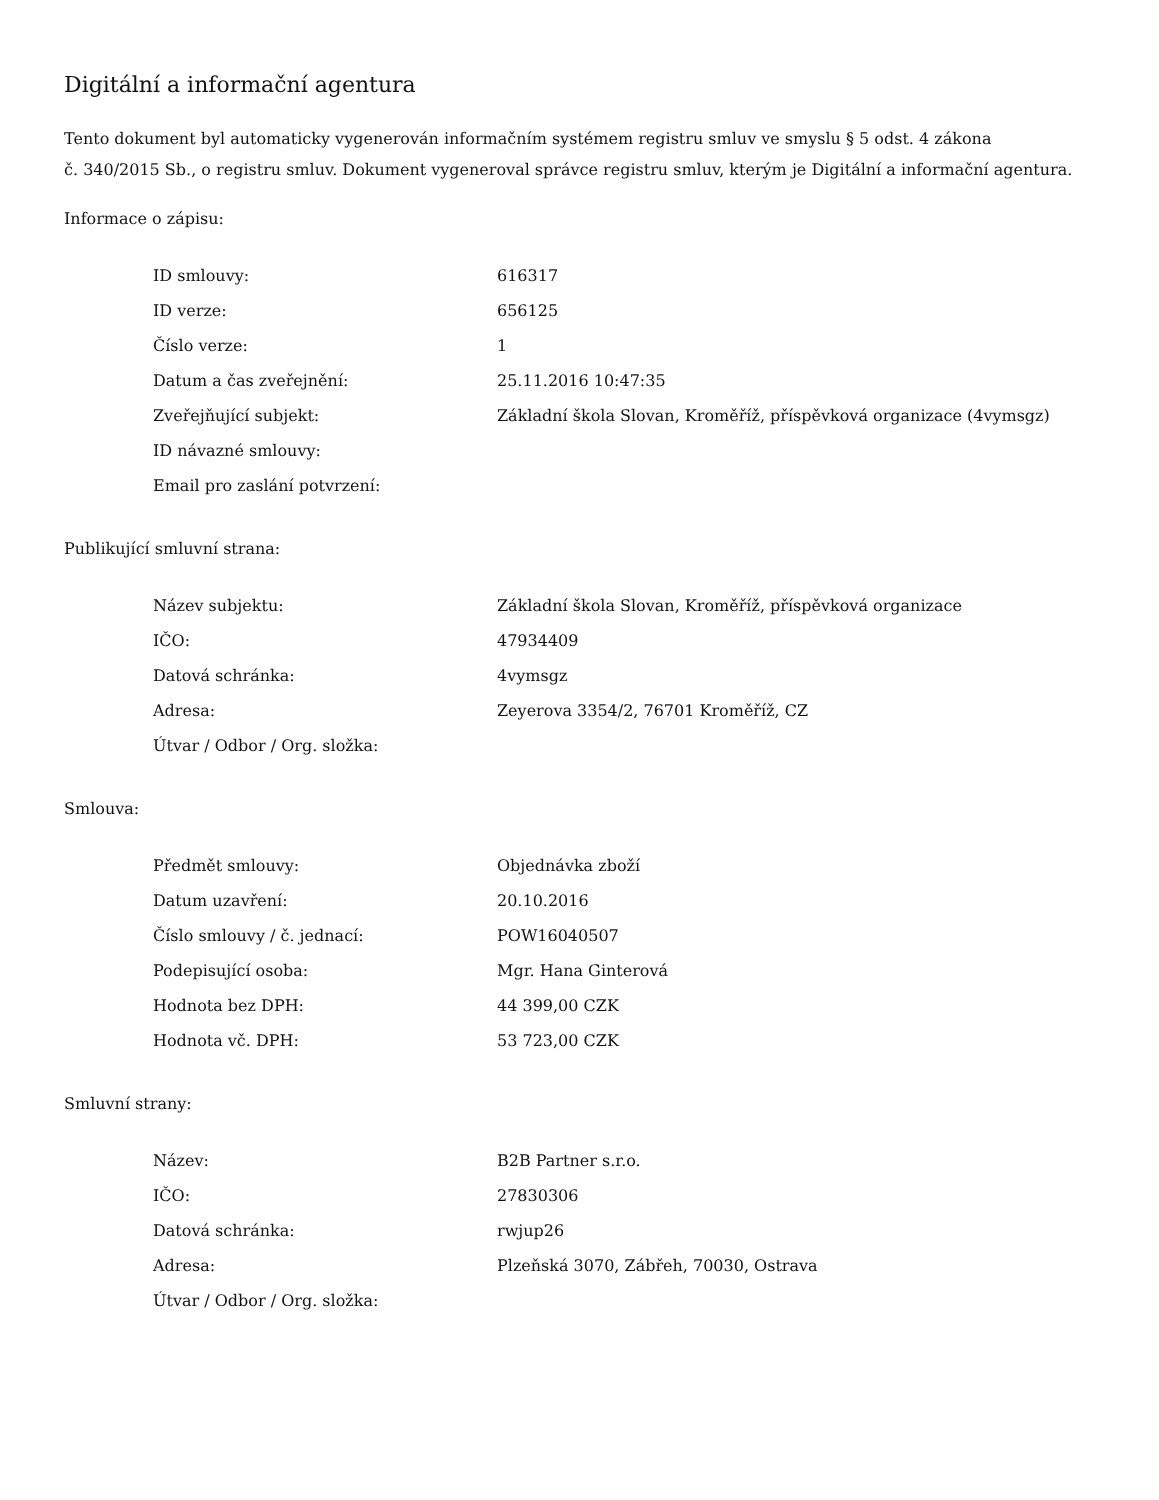Digitální a informační agentura
Tento dokument byl automaticky vygenerován informačním systémem registru smluv ve smyslu § 5 odst. 4 zákona
č. 340/2015 Sb., o registru smluv. Dokument vygeneroval správce registru smluv, kterým je Digitální a informační agentura.
Informace o zápisu:
| ID smlouvy: | 616317 |
| ID verze: | 656125 |
| Číslo verze: | 1 |
| Datum a čas zveřejnění: | 25.11.2016 10:47:35 |
| Zveřejňující subjekt: | Základní škola Slovan, Kroměříž, příspěvková organizace (4vymsgz) |
| ID návazné smlouvy: | |
| Email pro zaslání potvrzení: | |
Publikující smluvní strana:
| Název subjektu: | Základní škola Slovan, Kroměříž, příspěvková organizace |
| IČO: | 47934409 |
| Datová schránka: | 4vymsgz |
| Adresa: | Zeyerova 3354/2, 76701 Kroměříž, CZ |
| Útvar / Odbor / Org. složka: | |
Smlouva:
| Předmět smlouvy: | Objednávka zboží |
| Datum uzavření: | 20.10.2016 |
| Číslo smlouvy / č. jednací: | POW16040507 |
| Podepisující osoba: | Mgr. Hana Ginterová |
| Hodnota bez DPH: | 44 399,00 CZK |
| Hodnota vč. DPH: | 53 723,00 CZK |
Smluvní strany:
| Název: | B2B Partner s.r.o. |
| IČO: | 27830306 |
| Datová schránka: | rwjup26 |
| Adresa: | Plzeňská 3070, Zábřeh, 70030, Ostrava |
| Útvar / Odbor / Org. složka: | |